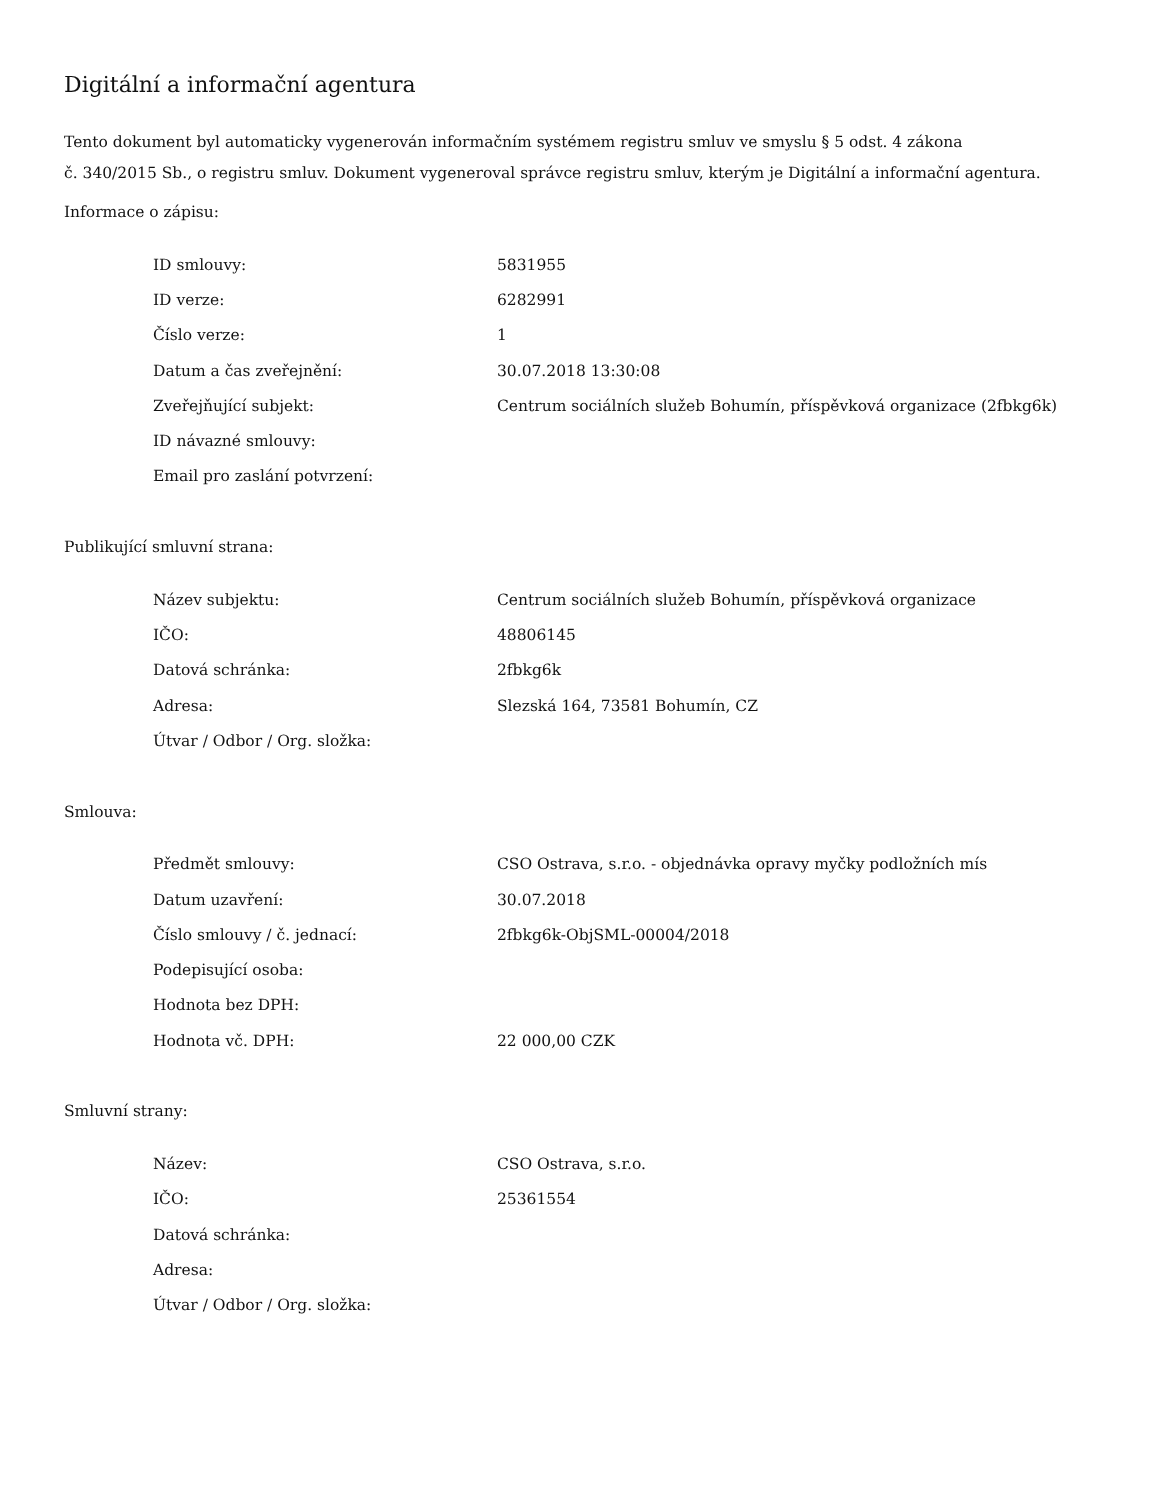Digitální a informační agentura
Tento dokument byl automaticky vygenerován informačním systémem registru smluv ve smyslu § 5 odst. 4 zákona
č. 340/2015 Sb., o registru smluv. Dokument vygeneroval správce registru smluv, kterým je Digitální a informační agentura.
Informace o zápisu:
| ID smlouvy: | 5831955 |
| ID verze: | 6282991 |
| Číslo verze: | 1 |
| Datum a čas zveřejnění: | 30.07.2018 13:30:08 |
| Zveřejňující subjekt: | Centrum sociálních služeb Bohumín, příspěvková organizace (2fbkg6k) |
| ID návazné smlouvy: | |
| Email pro zaslání potvrzení: | |
Publikující smluvní strana:
| Název subjektu: | Centrum sociálních služeb Bohumín, příspěvková organizace |
| IČO: | 48806145 |
| Datová schránka: | 2fbkg6k |
| Adresa: | Slezská 164, 73581 Bohumín, CZ |
| Útvar / Odbor / Org. složka: | |
Smlouva:
| Předmět smlouvy: | CSO Ostrava, s.r.o. - objednávka opravy myčky podložních mís |
| Datum uzavření: | 30.07.2018 |
| Číslo smlouvy / č. jednací: | 2fbkg6k-ObjSML-00004/2018 |
| Podepisující osoba: | |
| Hodnota bez DPH: | |
| Hodnota vč. DPH: | 22 000,00 CZK |
Smluvní strany:
| Název: | CSO Ostrava, s.r.o. |
| IČO: | 25361554 |
| Datová schránka: | |
| Adresa: | |
| Útvar / Odbor / Org. složka: | |